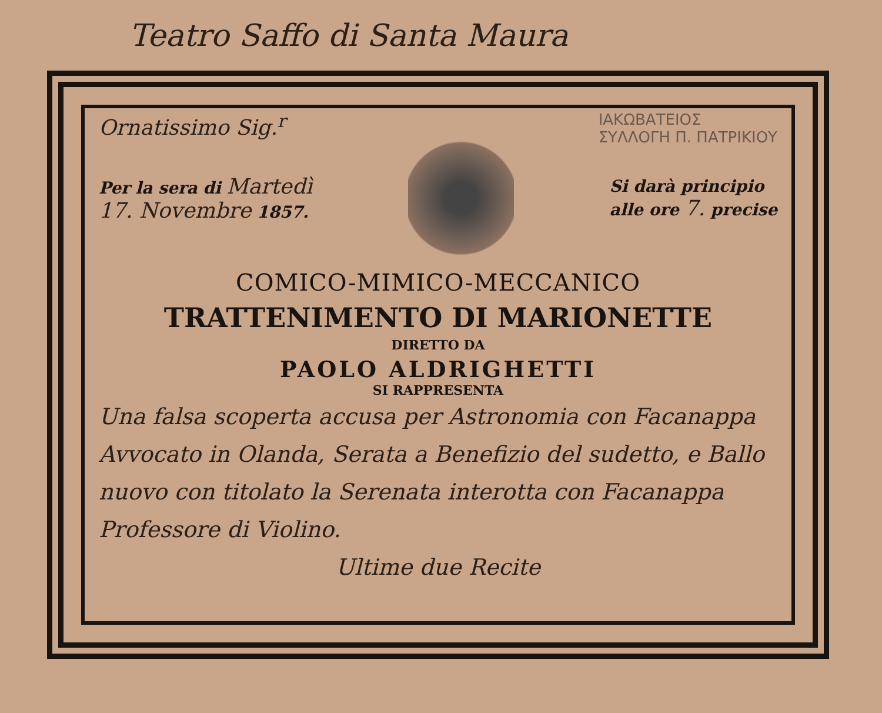Teatro Saffo di Santa Maura
ΙΑΚΩΒΑΤΕΙΟΣ
ΣΥΛΛΟΓΗ Π. ΠΑΤΡΙΚΙΟΥ
Ornatissimo Sig.<sup>r</sup>
Per la sera di Martedì
17. Novembre 1857.
Si darà principio
alle ore 7. precise
COMICO-MIMICO-MECCANICO
TRATTENIMENTO DI MARIONETTE
DIRETTO DA
PAOLO ALDRIGHETTI
SI RAPPRESENTA
Una falsa scoperta accusa per Astronomia con Facanappa Avvocato in Olanda, Serata a Benefizio del sudetto, e Ballo nuovo con titolato la Serenata interotta con Facanappa Professore di Violino.
Ultime due Recite